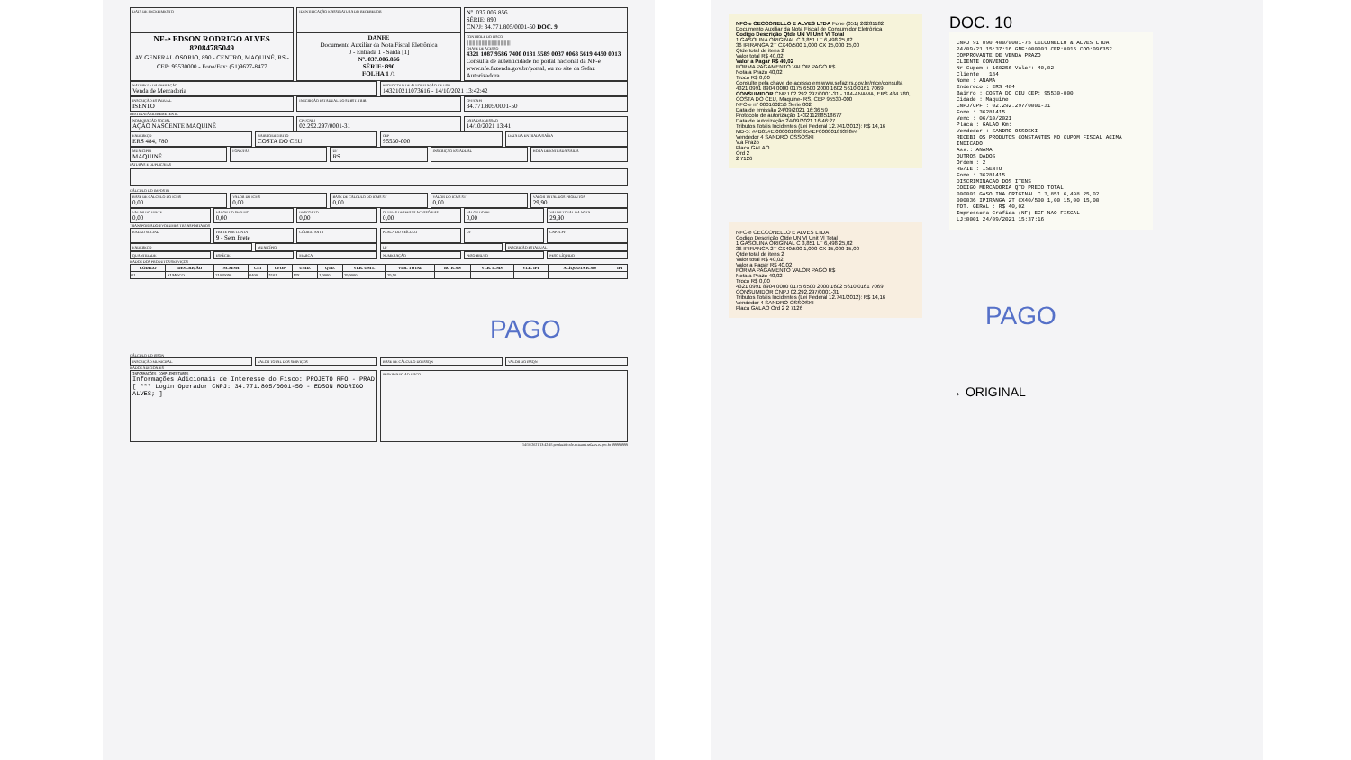DATA DE RECEBIMENTO IDENTIFICAÇÃO E ASSINATURA DO RECEBEDOR
Nº. 037.006.856
SÉRIE: 890
CNPJ: 34.771.805/0001-50 DOC. 9
NF-e EDSON RODRIGO ALVES
82084785049
AV GENERAL OSORIO, 890 - CENTRO, MAQUINÉ, RS - CEP: 95530000 - Fone/Fax: (51)9627-8477
DANFE
Documento Auxiliar da Nota Fiscal Eletrônica
0 - Entrada 1 - Saída [1]
Nº. 037.006.856
SÉRIE: 890
FOLHA 1 /1
CONTROLE DO FISCO
|||||||||||||||||||||||||||||||||||
CHAVE DE ACESSO
4321 1087 9586 7400 0181 5589 0037 0068 5619 4450 0013
Consulta de autenticidade no portal nacional da NF-e www.nfe.fazenda.gov.br/portal, ou no site da Sefaz Autorizadora
NATUREZA DA OPERAÇÃO
Venda de Mercadoria
PROTOCOLO DE AUTORIZAÇÃO DE USO
143210211073616 - 14/10/2021 13:42:42
INSCRIÇÃO ESTADUAL
ISENTO
INSCRIÇÃO ESTADUAL DO SUBST. TRIB.
CPF/CNPJ
34.771.805/0001-50
DESTINATÁRIO/REMETENTE
NOME/RAZÃO SOCIAL
AÇÃO NASCENTE MAQUINÉ
CPF/CNPJ
02.292.297/0001-31
DATA DA EMISSÃO
14/10/2021 13:41
ENDEREÇO
ERS 484, 780
BAIRRO/DISTRITO
COSTA DO CEU
CEP
95530-000
DATA DA ENTRADA/SAÍDA
MUNICÍPIO
MAQUINÉ
FONE/FAX UF
RS
INSCRIÇÃO ESTADUAL HORA DE ENTRADA/SAÍDA
FATURAS E DUPLICATAS
CÁLCULO DO IMPOSTO
BASE DE CÁLCULO DO ICMS
0,00
VALOR DO ICMS
0,00
BASE DE CÁLCULO DO ICMS ST
0,00
VALOR DO ICMS ST
0,00
VALOR TOTAL DOS PRODUTOS
29,90
VALOR DO FRETE
0,00
VALOR DO SEGURO
0,00
DESCONTO
0,00
OUTRAS DESPESAS ACESSÓRIAS
0,00
VALOR DO IPI
0,00
VALOR TOTAL DA NOTA
29,90
TRANSPORTADOR/VOLUMES TRANSPORTADOS
RAZÃO SOCIAL FRETE POR CONTA
9 - Sem Frete
CÓDIGO ANTT PLACA DO VEÍCULO UF CNPJ/CPF
ENDEREÇO MUNICÍPIO UF INSCRIÇÃO ESTADUAL
QUANTIDADE ESPÉCIE MARCA NUMERAÇÃO PESO BRUTO PESO LÍQUIDO
DADOS DOS PRODUTOS/SERVIÇOS
| CÓDIGO | DESCRIÇÃO | NCM/SH | CST | CFOP | UNID. | QTD. | VLR. UNIT. | VLR. TOTAL | BC ICMS | VLR. ICMS | VLR. IPI | ALÍQUOTA ICMS | IPI |
| --- | --- | --- | --- | --- | --- | --- | --- | --- | --- | --- | --- | --- | --- |
| 01 | ALMOCO | 21069090 | 0400 | 5101 | UN | 1,0000 | 29,9000 | 29,90 | | | | | |
PAGO
CÁLCULO DO ISSQN
INSCRIÇÃO MUNICIPAL VALOR TOTAL DOS SERVIÇOS BASE DE CÁLCULO DO ISSQN VALOR DO ISSQN
DADOS ADICIONAIS
INFORMAÇÕES COMPLEMENTARES
Informações Adicionais de Interesse do Fisco: PROJETO RFO - PRAD [ *** Login Operador CNPJ: 34.771.805/0001-50 - EDSON RODRIGO ALVES; ]
RESERVADO AO FISCO
14/10/2021 13:42:45 produzido nfe-extranet.sefazrs.rs.gov.br 999999999
NFC-e CECCONELLO E ALVES LTDA Fone (051) 26281182
Documento Auxiliar da Nota Fiscal de Consumidor Eletrônica
Codigo Descrição Qtde UN Vl Unit Vl Total
1 GASOLINA ORIGINAL C 3,851 LT 6,498 25,02
36 IPIRANGA 2T CX40/500 1,000 CX 15,000 15,00
Qtde total de itens 2
Valor total R$ 40,02
Valor a Pagar R$ 40,02
FORMA PAGAMENTO VALOR PAGO R$
Nota a Prazo 40,02
Troco R$ 0,00
Consulte pela chave de acesso em www.sefaz.rs.gov.br/nfce/consulta
4321 0991 8904 0000 0175 6500 2000 1602 5610 0161 7069
CONSUMIDOR CNPJ 02.292.297/0001-31 - 184-ANAMA, ERS 484 780, COSTA DO CEU, Maquine- RS, CEP 95530-000
NFC-e nº 000160256 Serie 002
Data de emissão 24/09/2021 16:36:59
Protocolo de autorização 143211288518677
Data de autorização 24/09/2021 16:46:27
Tributos Totais Incidentes (Lei Federal 12.741/2012): R$ 14,16
MD-5: ##B01#EI00000189395#EF00000189398##
Vendedor 4 SANDRO OSSOSKI
V.a Prazo
Placa GALAO
Ord 2
2 7126
NFC-e CECCONELLO E ALVES LTDA
Codigo Descrição Qtde UN Vl Unit Vl Total
1 GASOLINA ORIGINAL C 3,851 LT 6,498 25,02
36 IPIRANGA 2T CX40/500 1,000 CX 15,000 15,00
Qtde total de itens 2
Valor total R$ 40,02
Valor a Pagar R$ 40,02
FORMA PAGAMENTO VALOR PAGO R$
Nota a Prazo 40,02
Troco R$ 0,00
4321 0991 8904 0000 0175 6500 2000 1602 5610 0161 7069
CONSUMIDOR CNPJ 02.292.297/0001-31
Tributos Totais Incidentes (Lei Federal 12.741/2012): R$ 14,16
Vendedor 4 SANDRO OSSOSKI
Placa GALAO Ord 2 2 7126
DOC. 10
CNPJ 91 090 400/0001-75 CECCONELLO & ALVES LTDA
24/09/21 15:37:16 GNF:000001 CER:0015 COO:096352
COMPROVANTE DE VENDA PRAZO
CLIENTE CONVENIO
Nr Cupom : 160256 Valor: 40,02
Cliente : 184
Nome : ANAMA
Endereco : ERS 484
Bairro : COSTA DO CEU CEP: 95530-000
Cidade : Maquine
CNPJ/CPF : 02.292.297/0001-31
Fone : 36281415
Venc : 06/10/2021
Placa : GALAO Km:
Vendedor : SANDRO OSSOSKI
RECEBI OS PRODUTOS CONSTANTES NO CUPOM FISCAL ACIMA INDICADO
Ass.: ANAMA
OUTROS DADOS
Ordem : 2
RG/IE : ISENTO
Fone : 36281415
DISCRIMINACAO DOS ITENS
CODIGO MERCADORIA QTD PRECO TOTAL
000001 GASOLINA ORIGINAL C 3,851 6,498 25,02
000036 IPIRANGA 2T CX40/500 1,00 15,00 15,00
TOT. GERAL : R$ 40,02
Impressora Grafica (NF) ECF NAO FISCAL
LJ:0001 24/09/2021 15:37:16
PAGO
→ ORIGINAL